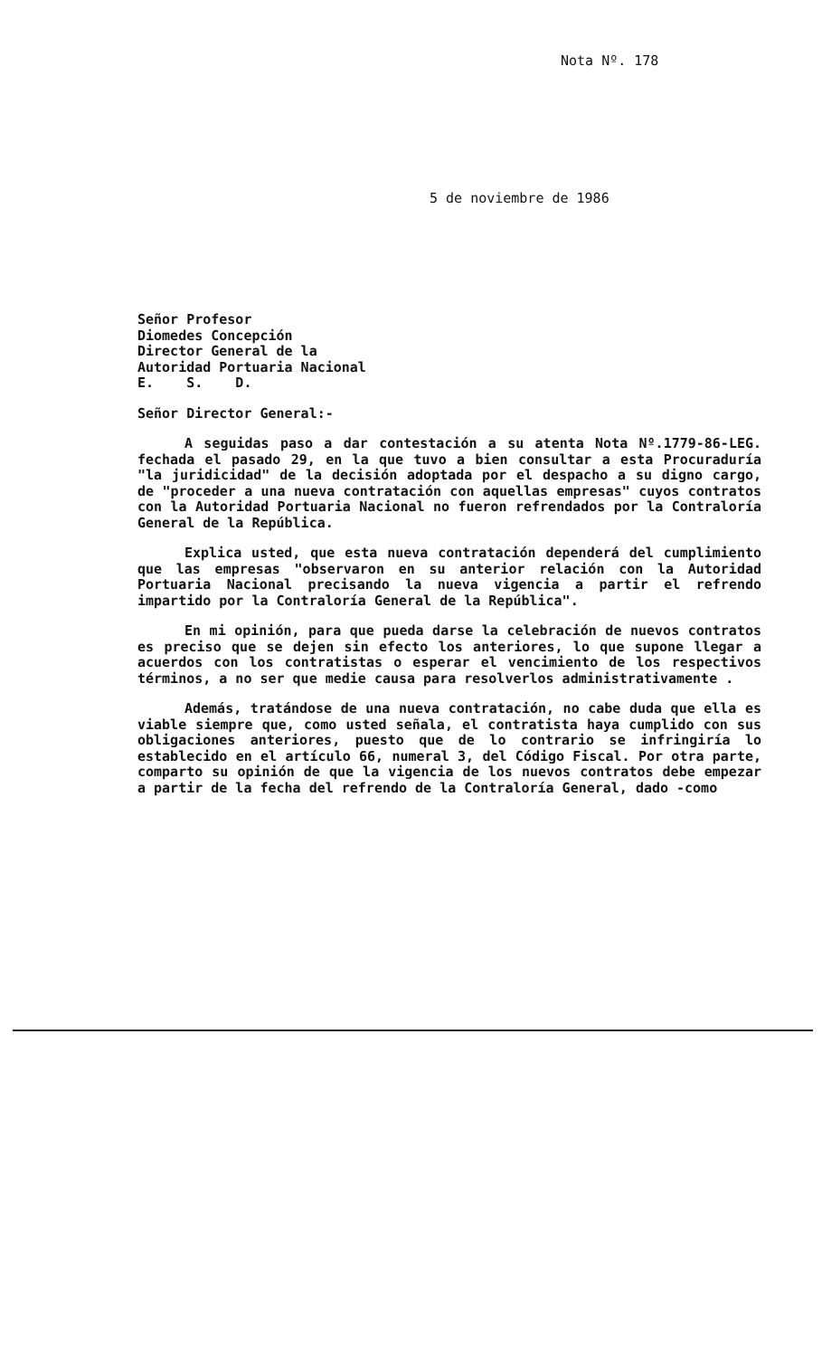Nota Nº. 178
5 de noviembre de 1986
Señor Profesor
Diomedes Concepción
Director General de la
Autoridad Portuaria Nacional
E. S. D.
Señor Director General:-
A seguidas paso a dar contestación a su atenta Nota Nº.1779-86-LEG. fechada el pasado 29, en la que tuvo a bien consultar a esta Procuraduría "la juridicidad" de la decisión adoptada por el despacho a su digno cargo, de "proceder a una nueva contratación con aquellas empresas" cuyos contratos con la Autoridad Portuaria Nacional no fueron refrendados por la Contraloría General de la República.
Explica usted, que esta nueva contratación dependerá del cumplimiento que las empresas "observaron en su anterior relación con la Autoridad Portuaria Nacional precisando la nueva vigencia a partir el refrendo impartido por la Contraloría General de la República".
En mi opinión, para que pueda darse la celebración de nuevos contratos es preciso que se dejen sin efecto los anteriores, lo que supone llegar a acuerdos con los contratistas o esperar el vencimiento de los respectivos términos, a no ser que medie causa para resolverlos administrativamente .
Además, tratándose de una nueva contratación, no cabe duda que ella es viable siempre que, como usted señala, el contratista haya cumplido con sus obligaciones anteriores, puesto que de lo contrario se infringiría lo establecido en el artículo 66, numeral 3, del Código Fiscal. Por otra parte, comparto su opinión de que la vigencia de los nuevos contratos debe empezar a partir de la fecha del refrendo de la Contraloría General, dado -como